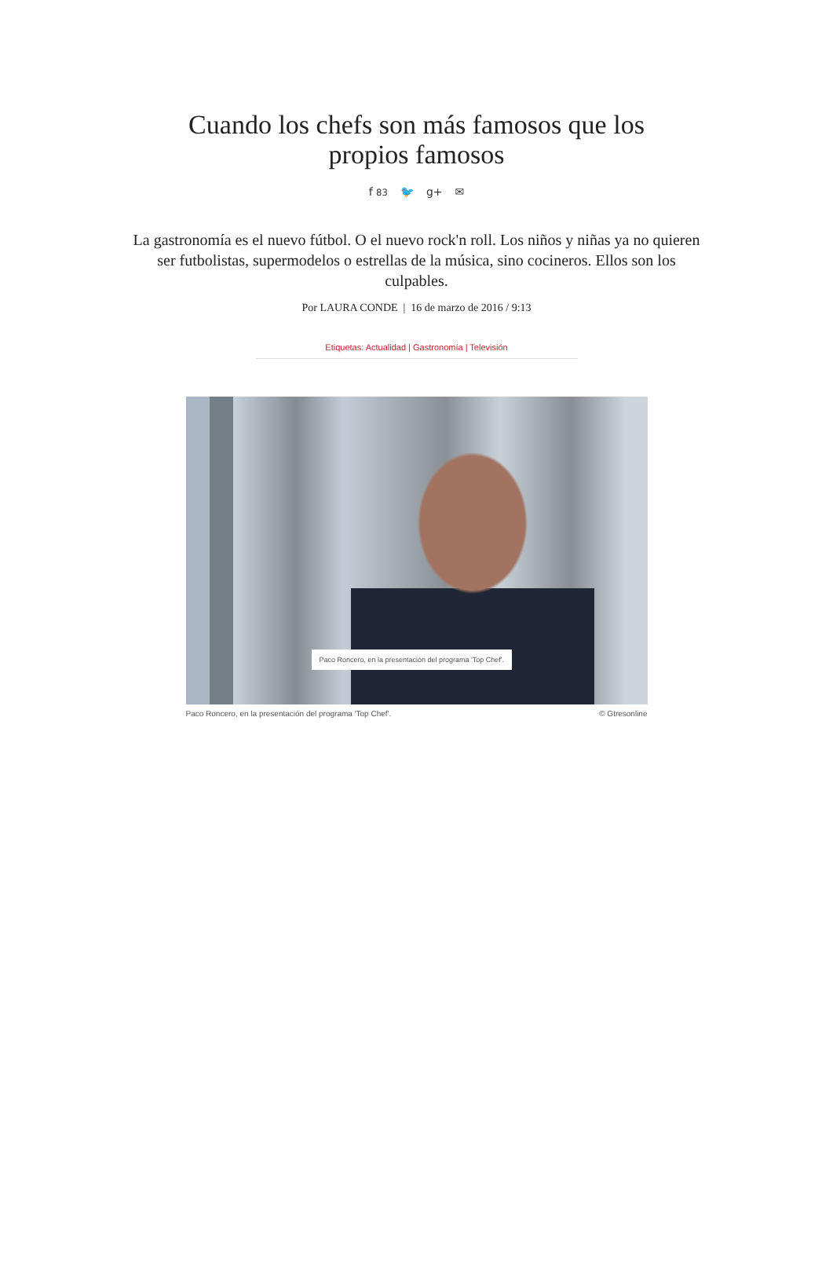Cuando los chefs son más famosos que los propios famosos
f 83 🐦 g+ ✉
La gastronomía es el nuevo fútbol. O el nuevo rock'n roll. Los niños y niñas ya no quieren ser futbolistas, supermodelos o estrellas de la música, sino cocineros. Ellos son los culpables.
Por LAURA CONDE | 16 de marzo de 2016 / 9:13
Etiquetas: Actualidad | Gastronomía | Televisión
Paco Roncero, en la presentación del programa 'Top Chef'.
Paco Roncero, en la presentación del programa 'Top Chef'. © Gtresonline